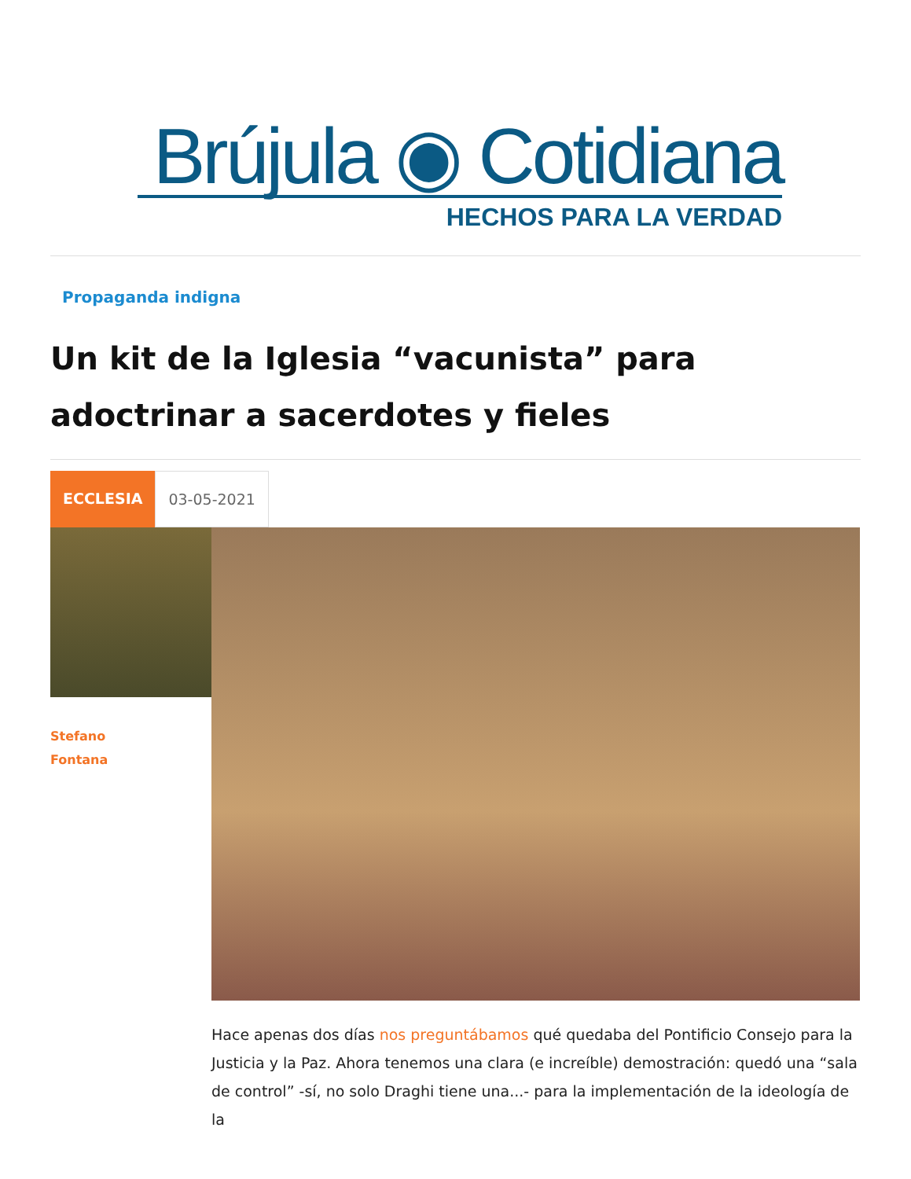Brújula ◉ Cotidiana
HECHOS PARA LA VERDAD
Propaganda indigna
Un kit de la Iglesia “vacunista” para adoctrinar a sacerdotes y fieles
ECCLESIA 03-05-2021
Stefano
Fontana
Hace apenas dos días nos preguntábamos qué quedaba del Pontificio Consejo para la Justicia y la Paz. Ahora tenemos una clara (e increíble) demostración: quedó una “sala de control” -sí, no solo Draghi tiene una...- para la implementación de la ideología de la